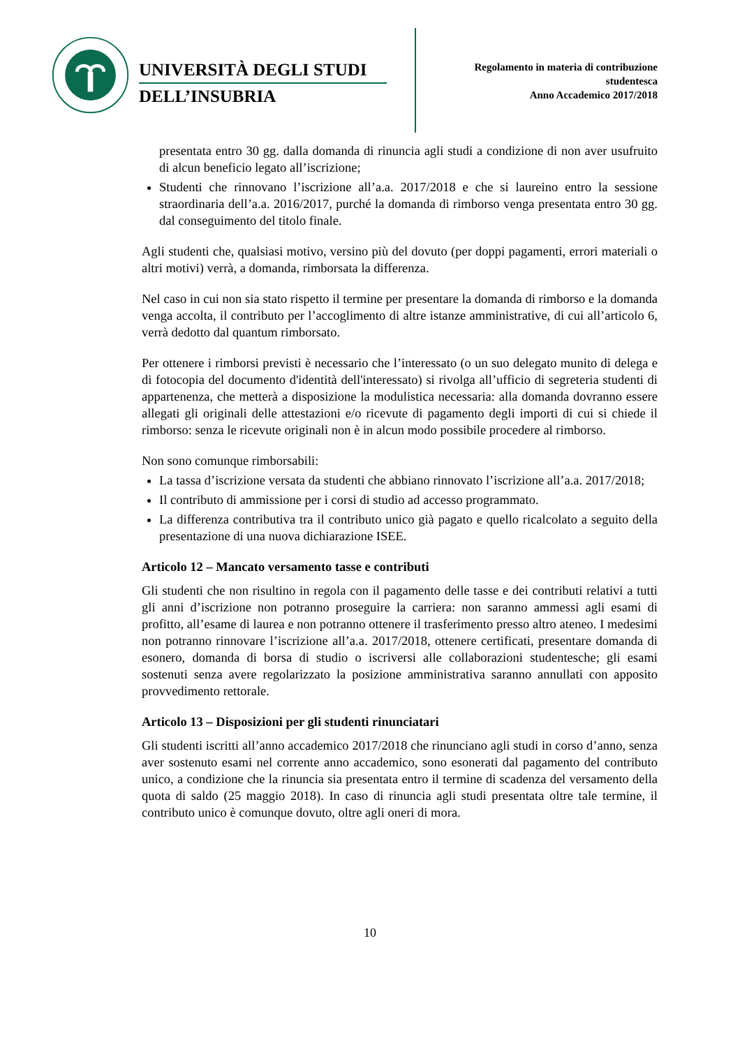UNIVERSITÀ DEGLI STUDI
DELL’INSUBRIA
Regolamento in materia di contribuzione
studentesca
Anno Accademico 2017/2018
presentata entro 30 gg. dalla domanda di rinuncia agli studi a condizione di non aver usufruito di alcun beneficio legato all’iscrizione;
Studenti che rinnovano l’iscrizione all’a.a. 2017/2018 e che si laureino entro la sessione straordinaria dell’a.a. 2016/2017, purché la domanda di rimborso venga presentata entro 30 gg. dal conseguimento del titolo finale.
Agli studenti che, qualsiasi motivo, versino più del dovuto (per doppi pagamenti, errori materiali o altri motivi) verrà, a domanda, rimborsata la differenza.
Nel caso in cui non sia stato rispetto il termine per presentare la domanda di rimborso e la domanda venga accolta, il contributo per l’accoglimento di altre istanze amministrative, di cui all’articolo 6, verrà dedotto dal quantum rimborsato.
Per ottenere i rimborsi previsti è necessario che l’interessato (o un suo delegato munito di delega e di fotocopia del documento d'identità dell'interessato) si rivolga all’ufficio di segreteria studenti di appartenenza, che metterà a disposizione la modulistica necessaria: alla domanda dovranno essere allegati gli originali delle attestazioni e/o ricevute di pagamento degli importi di cui si chiede il rimborso: senza le ricevute originali non è in alcun modo possibile procedere al rimborso.
Non sono comunque rimborsabili:
La tassa d’iscrizione versata da studenti che abbiano rinnovato l’iscrizione all’a.a. 2017/2018;
Il contributo di ammissione per i corsi di studio ad accesso programmato.
La differenza contributiva tra il contributo unico già pagato e quello ricalcolato a seguito della presentazione di una nuova dichiarazione ISEE.
Articolo 12 – Mancato versamento tasse e contributi
Gli studenti che non risultino in regola con il pagamento delle tasse e dei contributi relativi a tutti gli anni d’iscrizione non potranno proseguire la carriera: non saranno ammessi agli esami di profitto, all’esame di laurea e non potranno ottenere il trasferimento presso altro ateneo. I medesimi non potranno rinnovare l’iscrizione all’a.a. 2017/2018, ottenere certificati, presentare domanda di esonero, domanda di borsa di studio o iscriversi alle collaborazioni studentesche; gli esami sostenuti senza avere regolarizzato la posizione amministrativa saranno annullati con apposito provvedimento rettorale.
Articolo 13 – Disposizioni per gli studenti rinunciatari
Gli studenti iscritti all’anno accademico 2017/2018 che rinunciano agli studi in corso d’anno, senza aver sostenuto esami nel corrente anno accademico, sono esonerati dal pagamento del contributo unico, a condizione che la rinuncia sia presentata entro il termine di scadenza del versamento della quota di saldo (25 maggio 2018). In caso di rinuncia agli studi presentata oltre tale termine, il contributo unico è comunque dovuto, oltre agli oneri di mora.
10